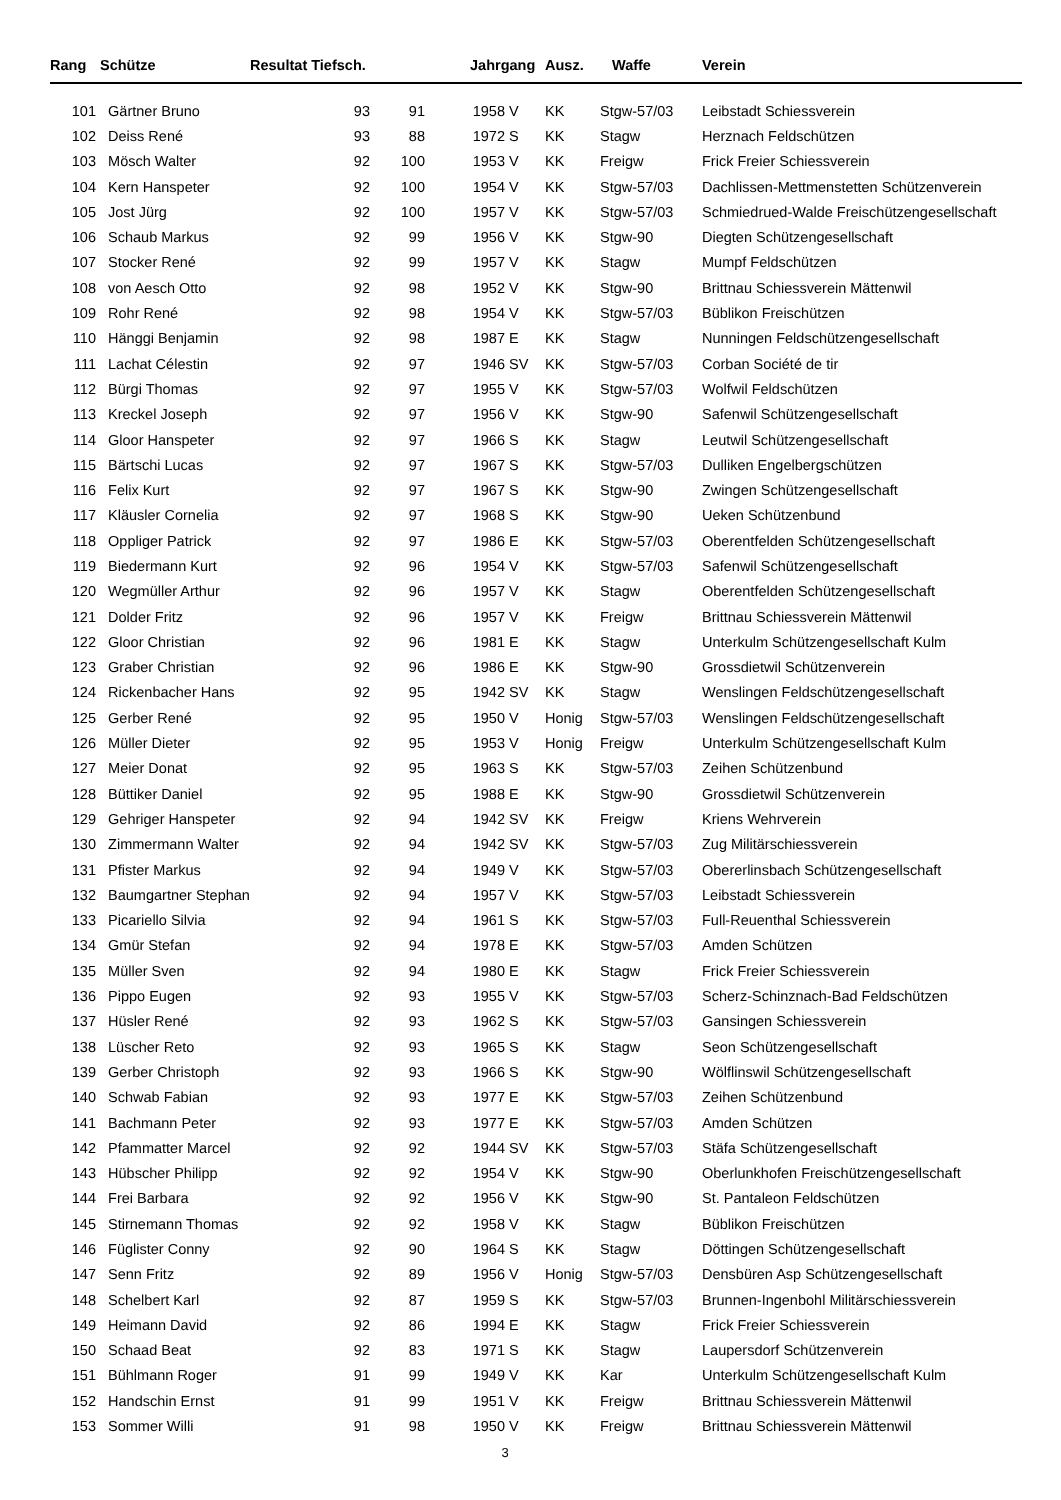| Rang | Schütze | Resultat Tiefsch. | | Jahrgang | | Ausz. | Waffe | Verein |
| --- | --- | --- | --- | --- | --- | --- | --- | --- |
| 101 | Gärtner Bruno | 93 | 91 | 1958 | V | KK | Stgw-57/03 | Leibstadt Schiessverein |
| 102 | Deiss René | 93 | 88 | 1972 | S | KK | Stagw | Herznach Feldschützen |
| 103 | Mösch Walter | 92 | 100 | 1953 | V | KK | Freigw | Frick Freier Schiessverein |
| 104 | Kern Hanspeter | 92 | 100 | 1954 | V | KK | Stgw-57/03 | Dachlissen-Mettmenstetten Schützenverein |
| 105 | Jost Jürg | 92 | 100 | 1957 | V | KK | Stgw-57/03 | Schmiedrued-Walde Freischützengesellschaft |
| 106 | Schaub Markus | 92 | 99 | 1956 | V | KK | Stgw-90 | Diegten Schützengesellschaft |
| 107 | Stocker René | 92 | 99 | 1957 | V | KK | Stagw | Mumpf Feldschützen |
| 108 | von Aesch Otto | 92 | 98 | 1952 | V | KK | Stgw-90 | Brittnau Schiessverein Mättenwil |
| 109 | Rohr René | 92 | 98 | 1954 | V | KK | Stgw-57/03 | Büblikon Freischützen |
| 110 | Hänggi Benjamin | 92 | 98 | 1987 | E | KK | Stagw | Nunningen Feldschützengesellschaft |
| 111 | Lachat Célestin | 92 | 97 | 1946 | SV | KK | Stgw-57/03 | Corban Société de tir |
| 112 | Bürgi Thomas | 92 | 97 | 1955 | V | KK | Stgw-57/03 | Wolfwil Feldschützen |
| 113 | Kreckel Joseph | 92 | 97 | 1956 | V | KK | Stgw-90 | Safenwil Schützengesellschaft |
| 114 | Gloor Hanspeter | 92 | 97 | 1966 | S | KK | Stagw | Leutwil Schützengesellschaft |
| 115 | Bärtschi Lucas | 92 | 97 | 1967 | S | KK | Stgw-57/03 | Dulliken Engelbergschützen |
| 116 | Felix Kurt | 92 | 97 | 1967 | S | KK | Stgw-90 | Zwingen Schützengesellschaft |
| 117 | Kläusler Cornelia | 92 | 97 | 1968 | S | KK | Stgw-90 | Ueken Schützenbund |
| 118 | Oppliger Patrick | 92 | 97 | 1986 | E | KK | Stgw-57/03 | Oberentfelden Schützengesellschaft |
| 119 | Biedermann Kurt | 92 | 96 | 1954 | V | KK | Stgw-57/03 | Safenwil Schützengesellschaft |
| 120 | Wegmüller Arthur | 92 | 96 | 1957 | V | KK | Stagw | Oberentfelden Schützengesellschaft |
| 121 | Dolder Fritz | 92 | 96 | 1957 | V | KK | Freigw | Brittnau Schiessverein Mättenwil |
| 122 | Gloor Christian | 92 | 96 | 1981 | E | KK | Stagw | Unterkulm Schützengesellschaft Kulm |
| 123 | Graber Christian | 92 | 96 | 1986 | E | KK | Stgw-90 | Grossdietwil Schützenverein |
| 124 | Rickenbacher Hans | 92 | 95 | 1942 | SV | KK | Stagw | Wenslingen Feldschützengesellschaft |
| 125 | Gerber René | 92 | 95 | 1950 | V | Honig | Stgw-57/03 | Wenslingen Feldschützengesellschaft |
| 126 | Müller Dieter | 92 | 95 | 1953 | V | Honig | Freigw | Unterkulm Schützengesellschaft Kulm |
| 127 | Meier Donat | 92 | 95 | 1963 | S | KK | Stgw-57/03 | Zeihen Schützenbund |
| 128 | Büttiker Daniel | 92 | 95 | 1988 | E | KK | Stgw-90 | Grossdietwil Schützenverein |
| 129 | Gehriger Hanspeter | 92 | 94 | 1942 | SV | KK | Freigw | Kriens Wehrverein |
| 130 | Zimmermann Walter | 92 | 94 | 1942 | SV | KK | Stgw-57/03 | Zug Militärschiessverein |
| 131 | Pfister Markus | 92 | 94 | 1949 | V | KK | Stgw-57/03 | Obererlinsbach Schützengesellschaft |
| 132 | Baumgartner Stephan | 92 | 94 | 1957 | V | KK | Stgw-57/03 | Leibstadt Schiessverein |
| 133 | Picariello Silvia | 92 | 94 | 1961 | S | KK | Stgw-57/03 | Full-Reuenthal Schiessverein |
| 134 | Gmür Stefan | 92 | 94 | 1978 | E | KK | Stgw-57/03 | Amden Schützen |
| 135 | Müller Sven | 92 | 94 | 1980 | E | KK | Stagw | Frick Freier Schiessverein |
| 136 | Pippo Eugen | 92 | 93 | 1955 | V | KK | Stgw-57/03 | Scherz-Schinznach-Bad Feldschützen |
| 137 | Hüsler René | 92 | 93 | 1962 | S | KK | Stgw-57/03 | Gansingen Schiessverein |
| 138 | Lüscher Reto | 92 | 93 | 1965 | S | KK | Stagw | Seon Schützengesellschaft |
| 139 | Gerber Christoph | 92 | 93 | 1966 | S | KK | Stgw-90 | Wölflinswil Schützengesellschaft |
| 140 | Schwab Fabian | 92 | 93 | 1977 | E | KK | Stgw-57/03 | Zeihen Schützenbund |
| 141 | Bachmann Peter | 92 | 93 | 1977 | E | KK | Stgw-57/03 | Amden Schützen |
| 142 | Pfammatter Marcel | 92 | 92 | 1944 | SV | KK | Stgw-57/03 | Stäfa Schützengesellschaft |
| 143 | Hübscher Philipp | 92 | 92 | 1954 | V | KK | Stgw-90 | Oberlunkhofen Freischützengesellschaft |
| 144 | Frei Barbara | 92 | 92 | 1956 | V | KK | Stgw-90 | St. Pantaleon Feldschützen |
| 145 | Stirnemann Thomas | 92 | 92 | 1958 | V | KK | Stagw | Büblikon Freischützen |
| 146 | Füglister Conny | 92 | 90 | 1964 | S | KK | Stagw | Döttingen Schützengesellschaft |
| 147 | Senn Fritz | 92 | 89 | 1956 | V | Honig | Stgw-57/03 | Densbüren Asp Schützengesellschaft |
| 148 | Schelbert Karl | 92 | 87 | 1959 | S | KK | Stgw-57/03 | Brunnen-Ingenbohl Militärschiessverein |
| 149 | Heimann David | 92 | 86 | 1994 | E | KK | Stagw | Frick Freier Schiessverein |
| 150 | Schaad Beat | 92 | 83 | 1971 | S | KK | Stagw | Laupersdorf Schützenverein |
| 151 | Bühlmann Roger | 91 | 99 | 1949 | V | KK | Kar | Unterkulm Schützengesellschaft Kulm |
| 152 | Handschin Ernst | 91 | 99 | 1951 | V | KK | Freigw | Brittnau Schiessverein Mättenwil |
| 153 | Sommer Willi | 91 | 98 | 1950 | V | KK | Freigw | Brittnau Schiessverein Mättenwil |
3